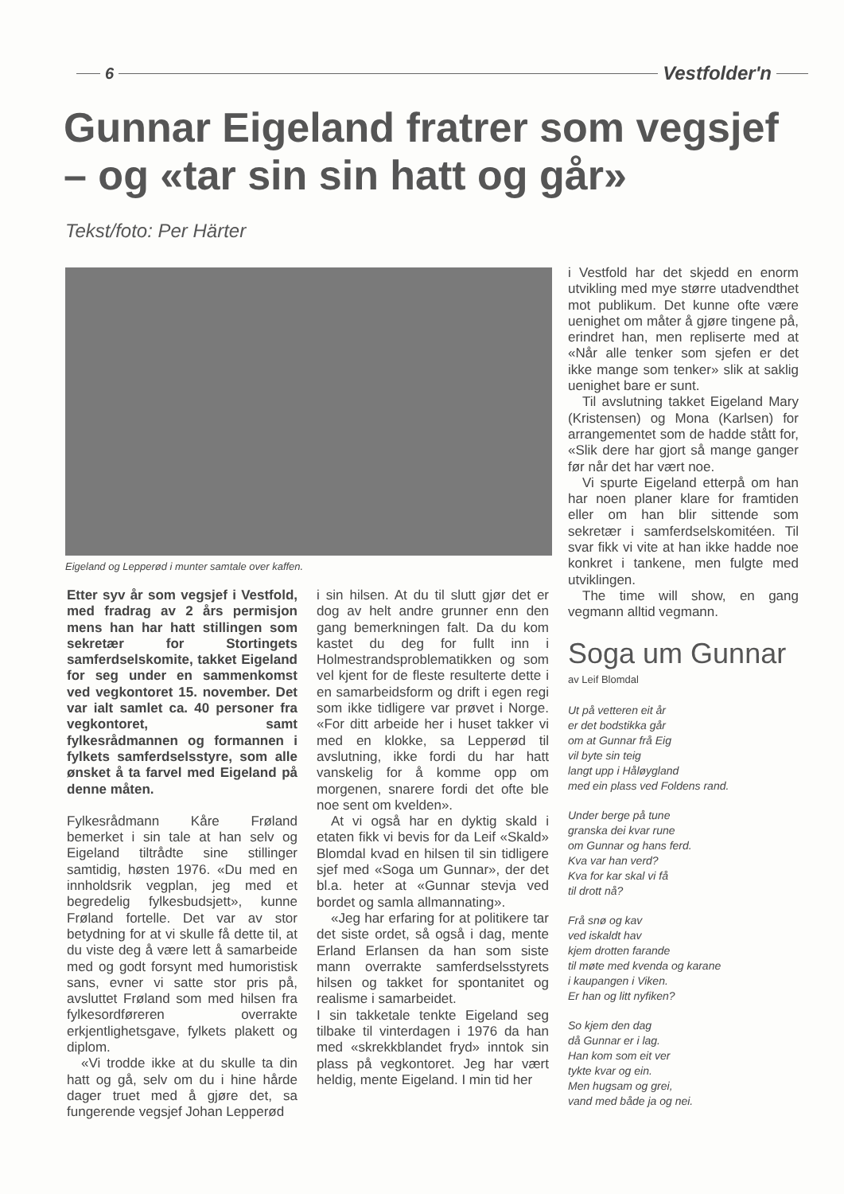6 Vestfolder'n
Gunnar Eigeland fratrer som vegsjef – og «tar sin sin hatt og går»
Tekst/foto: Per Härter
Eigeland og Lepperød i munter samtale over kaffen.
Etter syv år som vegsjef i Vestfold, med fradrag av 2 års permisjon mens han har hatt stillingen som sekretær for Stortingets samferdselskomite, takket Eigeland for seg under en sammenkomst ved vegkontoret 15. november. Det var ialt samlet ca. 40 personer fra vegkontoret, samt fylkesrådmannen og formannen i fylkets samferdselsstyre, som alle ønsket å ta farvel med Eigeland på denne måten.
Fylkesrådmann Kåre Frøland bemerket i sin tale at han selv og Eigeland tiltrådte sine stillinger samtidig, høsten 1976. «Du med en innholdsrik vegplan, jeg med et begredelig fylkesbudsjett», kunne Frøland fortelle. Det var av stor betydning for at vi skulle få dette til, at du viste deg å være lett å samarbeide med og godt forsynt med humoristisk sans, evner vi satte stor pris på, avsluttet Frøland som med hilsen fra fylkesordføreren overrakte erkjentlighetsgave, fylkets plakett og diplom.
«Vi trodde ikke at du skulle ta din hatt og gå, selv om du i hine hårde dager truet med å gjøre det, sa fungerende vegsjef Johan Lepperød
i sin hilsen. At du til slutt gjør det er dog av helt andre grunner enn den gang bemerkningen falt. Da du kom kastet du deg for fullt inn i Holmestrandsproblematikken og som vel kjent for de fleste resulterte dette i en samarbeidsform og drift i egen regi som ikke tidligere var prøvet i Norge. «For ditt arbeide her i huset takker vi med en klokke, sa Lepperød til avslutning, ikke fordi du har hatt vanskelig for å komme opp om morgenen, snarere fordi det ofte ble noe sent om kvelden».
At vi også har en dyktig skald i etaten fikk vi bevis for da Leif «Skald» Blomdal kvad en hilsen til sin tidligere sjef med «Soga um Gunnar», der det bl.a. heter at «Gunnar stevja ved bordet og samla allmannating».
«Jeg har erfaring for at politikere tar det siste ordet, så også i dag, mente Erland Erlansen da han som siste mann overrakte samferdselsstyrets hilsen og takket for spontanitet og realisme i samarbeidet.
I sin takketale tenkte Eigeland seg tilbake til vinterdagen i 1976 da han med «skrekkblandet fryd» inntok sin plass på vegkontoret. Jeg har vært heldig, mente Eigeland. I min tid her
i Vestfold har det skjedd en enorm utvikling med mye større utadvendthet mot publikum. Det kunne ofte være uenighet om måter å gjøre tingene på, erindret han, men repliserte med at «Når alle tenker som sjefen er det ikke mange som tenker» slik at saklig uenighet bare er sunt.
Til avslutning takket Eigeland Mary (Kristensen) og Mona (Karlsen) for arrangementet som de hadde stått for, «Slik dere har gjort så mange ganger før når det har vært noe.
Vi spurte Eigeland etterpå om han har noen planer klare for framtiden eller om han blir sittende som sekretær i samferdselskomitéen. Til svar fikk vi vite at han ikke hadde noe konkret i tankene, men fulgte med utviklingen.
The time will show, en gang vegmann alltid vegmann.
Soga um Gunnar
av Leif Blomdal
Ut på vetteren eit år
er det bodstikka går
om at Gunnar frå Eig
vil byte sin teig
langt upp i Håløygland
med ein plass ved Foldens rand.
Under berge på tune
granska dei kvar rune
om Gunnar og hans ferd.
Kva var han verd?
Kva for kar skal vi få
til drott nå?
Frå snø og kav
ved iskaldt hav
kjem drotten farande
til møte med kvenda og karane
i kaupangen i Viken.
Er han og litt nyfiken?
So kjem den dag
då Gunnar er i lag.
Han kom som eit ver
tykte kvar og ein.
Men hugsam og grei,
vand med både ja og nei.